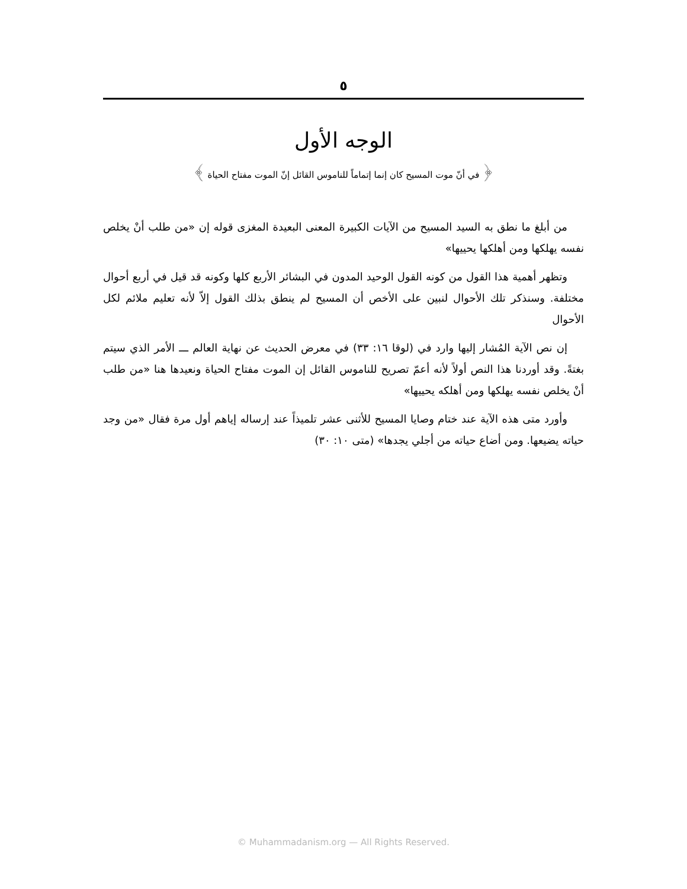٥
الوجه الأول
﴿ في أنّ موت المسيح كان إنما إتماماً للناموس القائل إنّ الموت مفتاح الحياة ﴾
من أبلغ ما نطق به السيد المسيح من الآيات الكبيرة المعنى البعيدة المغزى قوله إن «من طلب أنْ يخلص نفسه يهلكها ومن أهلكها يحييها»
وتظهر أهمية هذا القول من كونه القول الوحيد المدون في البشائر الأربع كلها وكونه قد قيل في أربع أحوال مختلفة. وسنذكر تلك الأحوال لنبين على الأخص أن المسيح لم ينطق بذلك القول إلاّ لأنه تعليم ملائم لكل الأحوال
إن نص الآية المُشار إليها وارد في (لوقا ١٦: ٣٣) في معرض الحديث عن نهاية العالم ـــ الأمر الذي سيتم بغتةً. وقد أوردنا هذا النص أولاً لأنه أعمّ تصريح للناموس القائل إن الموت مفتاح الحياة ونعيدها هنا «من طلب أنْ يخلص نفسه يهلكها ومن أهلكه يحييها»
وأورد متى هذه الآية عند ختام وصايا المسيح للأثنى عشر تلميذاً عند إرساله إياهم أول مرة فقال «من وجد حياته يضيعها. ومن أضاع حياته من أجلي يجدها» (متى ١٠: ٣٠)
© Muhammadanism.org — All Rights Reserved.